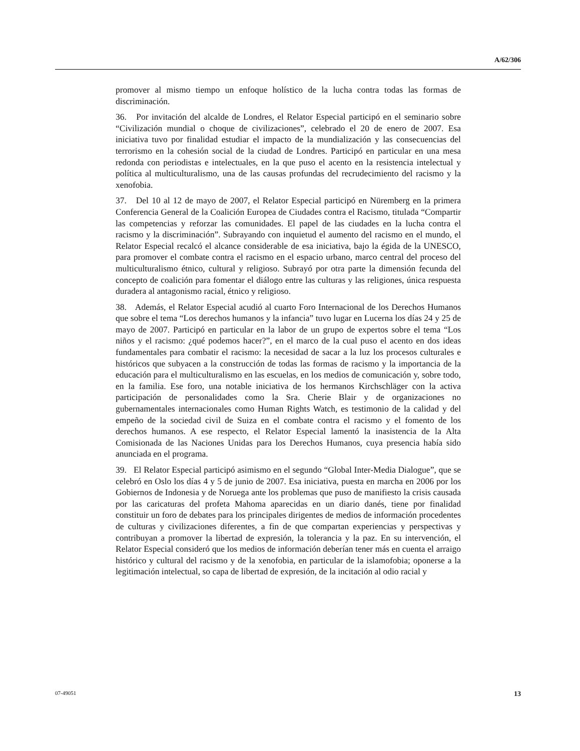A/62/306
promover al mismo tiempo un enfoque holístico de la lucha contra todas las formas de discriminación.
36. Por invitación del alcalde de Londres, el Relator Especial participó en el seminario sobre “Civilización mundial o choque de civilizaciones”, celebrado el 20 de enero de 2007. Esa iniciativa tuvo por finalidad estudiar el impacto de la mundialización y las consecuencias del terrorismo en la cohesión social de la ciudad de Londres. Participó en particular en una mesa redonda con periodistas e intelectuales, en la que puso el acento en la resistencia intelectual y política al multiculturalismo, una de las causas profundas del recrudecimiento del racismo y la xenofobia.
37. Del 10 al 12 de mayo de 2007, el Relator Especial participó en Nüremberg en la primera Conferencia General de la Coalición Europea de Ciudades contra el Racismo, titulada “Compartir las competencias y reforzar las comunidades. El papel de las ciudades en la lucha contra el racismo y la discriminación”. Subrayando con inquietud el aumento del racismo en el mundo, el Relator Especial recalcó el alcance considerable de esa iniciativa, bajo la égida de la UNESCO, para promover el combate contra el racismo en el espacio urbano, marco central del proceso del multiculturalismo étnico, cultural y religioso. Subrayó por otra parte la dimensión fecunda del concepto de coalición para fomentar el diálogo entre las culturas y las religiones, única respuesta duradera al antagonismo racial, étnico y religioso.
38. Además, el Relator Especial acudió al cuarto Foro Internacional de los Derechos Humanos que sobre el tema “Los derechos humanos y la infancia” tuvo lugar en Lucerna los días 24 y 25 de mayo de 2007. Participó en particular en la labor de un grupo de expertos sobre el tema “Los niños y el racismo: ¿qué podemos hacer?”, en el marco de la cual puso el acento en dos ideas fundamentales para combatir el racismo: la necesidad de sacar a la luz los procesos culturales e históricos que subyacen a la construcción de todas las formas de racismo y la importancia de la educación para el multiculturalismo en las escuelas, en los medios de comunicación y, sobre todo, en la familia. Ese foro, una notable iniciativa de los hermanos Kirchschläger con la activa participación de personalidades como la Sra. Cherie Blair y de organizaciones no gubernamentales internacionales como Human Rights Watch, es testimonio de la calidad y del empeño de la sociedad civil de Suiza en el combate contra el racismo y el fomento de los derechos humanos. A ese respecto, el Relator Especial lamentó la inasistencia de la Alta Comisionada de las Naciones Unidas para los Derechos Humanos, cuya presencia había sido anunciada en el programa.
39. El Relator Especial participó asimismo en el segundo “Global Inter-Media Dialogue”, que se celebró en Oslo los días 4 y 5 de junio de 2007. Esa iniciativa, puesta en marcha en 2006 por los Gobiernos de Indonesia y de Noruega ante los problemas que puso de manifiesto la crisis causada por las caricaturas del profeta Mahoma aparecidas en un diario danés, tiene por finalidad constituir un foro de debates para los principales dirigentes de medios de información procedentes de culturas y civilizaciones diferentes, a fin de que compartan experiencias y perspectivas y contribuyan a promover la libertad de expresión, la tolerancia y la paz. En su intervención, el Relator Especial consideró que los medios de información deberían tener más en cuenta el arraigo histórico y cultural del racismo y de la xenofobia, en particular de la islamofobia; oponerse a la legitimación intelectual, so capa de libertad de expresión, de la incitación al odio racial y
07-49051 13